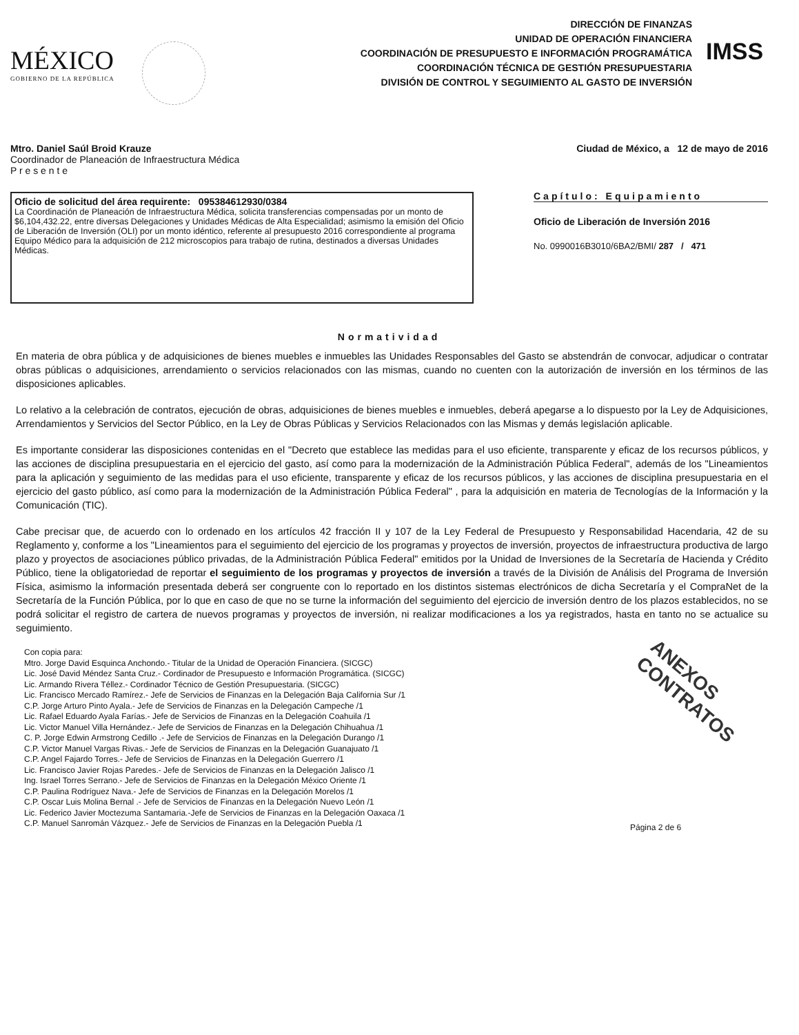MÉXICO
GOBIERNO DE LA REPÚBLICA
DIRECCIÓN DE FINANZAS
UNIDAD DE OPERACIÓN FINANCIERA
COORDINACIÓN DE PRESUPUESTO E INFORMACIÓN PROGRAMÁTICA
COORDINACIÓN TÉCNICA DE GESTIÓN PRESUPUESTARIA
DIVISIÓN DE CONTROL Y SEGUIMIENTO AL GASTO DE INVERSIÓN
IMSS
Mtro. Daniel Saúl Broid Krauze
Coordinador de Planeación de Infraestructura Médica
P r e s e n t e
Ciudad de México, a 12 de mayo de 2016
Oficio de solicitud del área requirente: 095384612930/0384
La Coordinación de Planeación de Infraestructura Médica, solicita transferencias compensadas por un monto de $6,104,432.22, entre diversas Delegaciones y Unidades Médicas de Alta Especialidad; asimismo la emisión del Oficio de Liberación de Inversión (OLI) por un monto idéntico, referente al presupuesto 2016 correspondiente al programa Equipo Médico para la adquisición de 212 microscopios para trabajo de rutina, destinados a diversas Unidades Médicas.
Capítulo: Equipamiento
Oficio de Liberación de Inversión 2016
No. 0990016B3010/6BA2/BMI/ 287 / 471
Normatividad
En materia de obra pública y de adquisiciones de bienes muebles e inmuebles las Unidades Responsables del Gasto se abstendrán de convocar, adjudicar o contratar obras públicas o adquisiciones, arrendamiento o servicios relacionados con las mismas, cuando no cuenten con la autorización de inversión en los términos de las disposiciones aplicables.
Lo relativo a la celebración de contratos, ejecución de obras, adquisiciones de bienes muebles e inmuebles, deberá apegarse a lo dispuesto por la Ley de Adquisiciones, Arrendamientos y Servicios del Sector Público, en la Ley de Obras Públicas y Servicios Relacionados con las Mismas y demás legislación aplicable.
Es importante considerar las disposiciones contenidas en el "Decreto que establece las medidas para el uso eficiente, transparente y eficaz de los recursos públicos, y las acciones de disciplina presupuestaria en el ejercicio del gasto, así como para la modernización de la Administración Pública Federal", además de los "Lineamientos para la aplicación y seguimiento de las medidas para el uso eficiente, transparente y eficaz de los recursos públicos, y las acciones de disciplina presupuestaria en el ejercicio del gasto público, así como para la modernización de la Administración Pública Federal" , para la adquisición en materia de Tecnologías de la Información y la Comunicación (TIC).
Cabe precisar que, de acuerdo con lo ordenado en los artículos 42 fracción II y 107 de la Ley Federal de Presupuesto y Responsabilidad Hacendaria, 42 de su Reglamento y, conforme a los "Lineamientos para el seguimiento del ejercicio de los programas y proyectos de inversión, proyectos de infraestructura productiva de largo plazo y proyectos de asociaciones público privadas, de la Administración Pública Federal" emitidos por la Unidad de Inversiones de la Secretaría de Hacienda y Crédito Público, tiene la obligatoriedad de reportar el seguimiento de los programas y proyectos de inversión a través de la División de Análisis del Programa de Inversión Física, asimismo la información presentada deberá ser congruente con lo reportado en los distintos sistemas electrónicos de dicha Secretaría y el CompraNet de la Secretaría de la Función Pública, por lo que en caso de que no se turne la información del seguimiento del ejercicio de inversión dentro de los plazos establecidos, no se podrá solicitar el registro de cartera de nuevos programas y proyectos de inversión, ni realizar modificaciones a los ya registrados, hasta en tanto no se actualice su seguimiento.
Con copia para:
Mtro. Jorge David Esquinca Anchondo.- Titular de la Unidad de Operación Financiera. (SICGC)
Lic. José David Méndez Santa Cruz.- Cordinador de Presupuesto e Información Programática. (SICGC)
Lic. Armando Rivera Téllez.- Cordinador Técnico de Gestión Presupuestaria. (SICGC)
Lic. Francisco Mercado Ramírez.- Jefe de Servicios de Finanzas en la Delegación Baja California Sur /1
C.P. Jorge Arturo Pinto Ayala.- Jefe de Servicios de Finanzas en la Delegación Campeche /1
Lic. Rafael Eduardo Ayala Farías.- Jefe de Servicios de Finanzas en la Delegación Coahuila /1
Lic. Victor Manuel Villa Hernández.- Jefe de Servicios de Finanzas en la Delegación Chihuahua /1
C. P. Jorge Edwin Armstrong Cedillo .- Jefe de Servicios de Finanzas en la Delegación Durango /1
C.P. Victor Manuel Vargas Rivas.- Jefe de Servicios de Finanzas en la Delegación Guanajuato /1
C.P. Angel Fajardo Torres.- Jefe de Servicios de Finanzas en la Delegación Guerrero /1
Lic. Francisco Javier Rojas Paredes.- Jefe de Servicios de Finanzas en la Delegación Jalisco /1
Ing. Israel Torres Serrano.- Jefe de Servicios de Finanzas en la Delegación México Oriente /1
C.P. Paulina Rodríguez Nava.- Jefe de Servicios de Finanzas en la Delegación Morelos /1
C.P. Oscar Luis Molina Bernal .- Jefe de Servicios de Finanzas en la Delegación Nuevo León /1
Lic. Federico Javier Moctezuma Santamaria.-Jefe de Servicios de Finanzas en la Delegación Oaxaca /1
C.P. Manuel Sanromán Vázquez.- Jefe de Servicios de Finanzas en la Delegación Puebla /1
ANEXOS CONTRATOS
Página 2 de 6